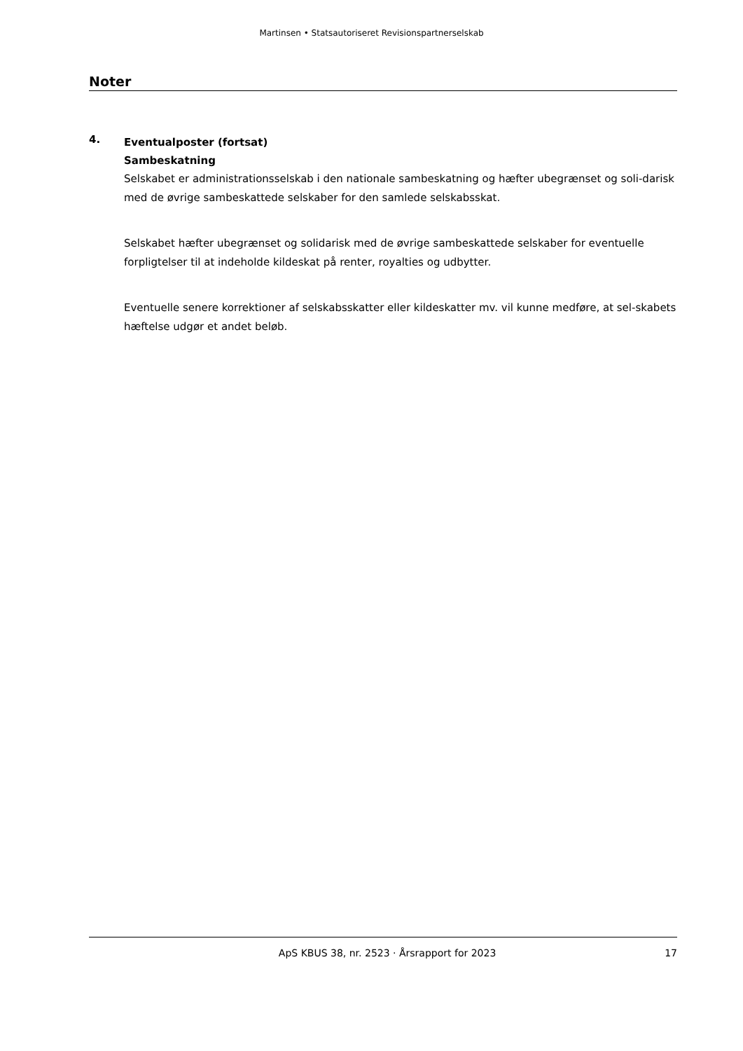Martinsen • Statsautoriseret Revisionspartnerselskab
Noter
4.
Eventualposter (fortsat)
Sambeskatning
Selskabet er administrationsselskab i den nationale sambeskatning og hæfter ubegrænset og soli-darisk med de øvrige sambeskattede selskaber for den samlede selskabsskat.
Selskabet hæfter ubegrænset og solidarisk med de øvrige sambeskattede selskaber for eventuelle forpligtelser til at indeholde kildeskat på renter, royalties og udbytter.
Eventuelle senere korrektioner af selskabsskatter eller kildeskatter mv. vil kunne medføre, at sel-skabets hæftelse udgør et andet beløb.
ApS KBUS 38, nr. 2523 · Årsrapport for 2023 17